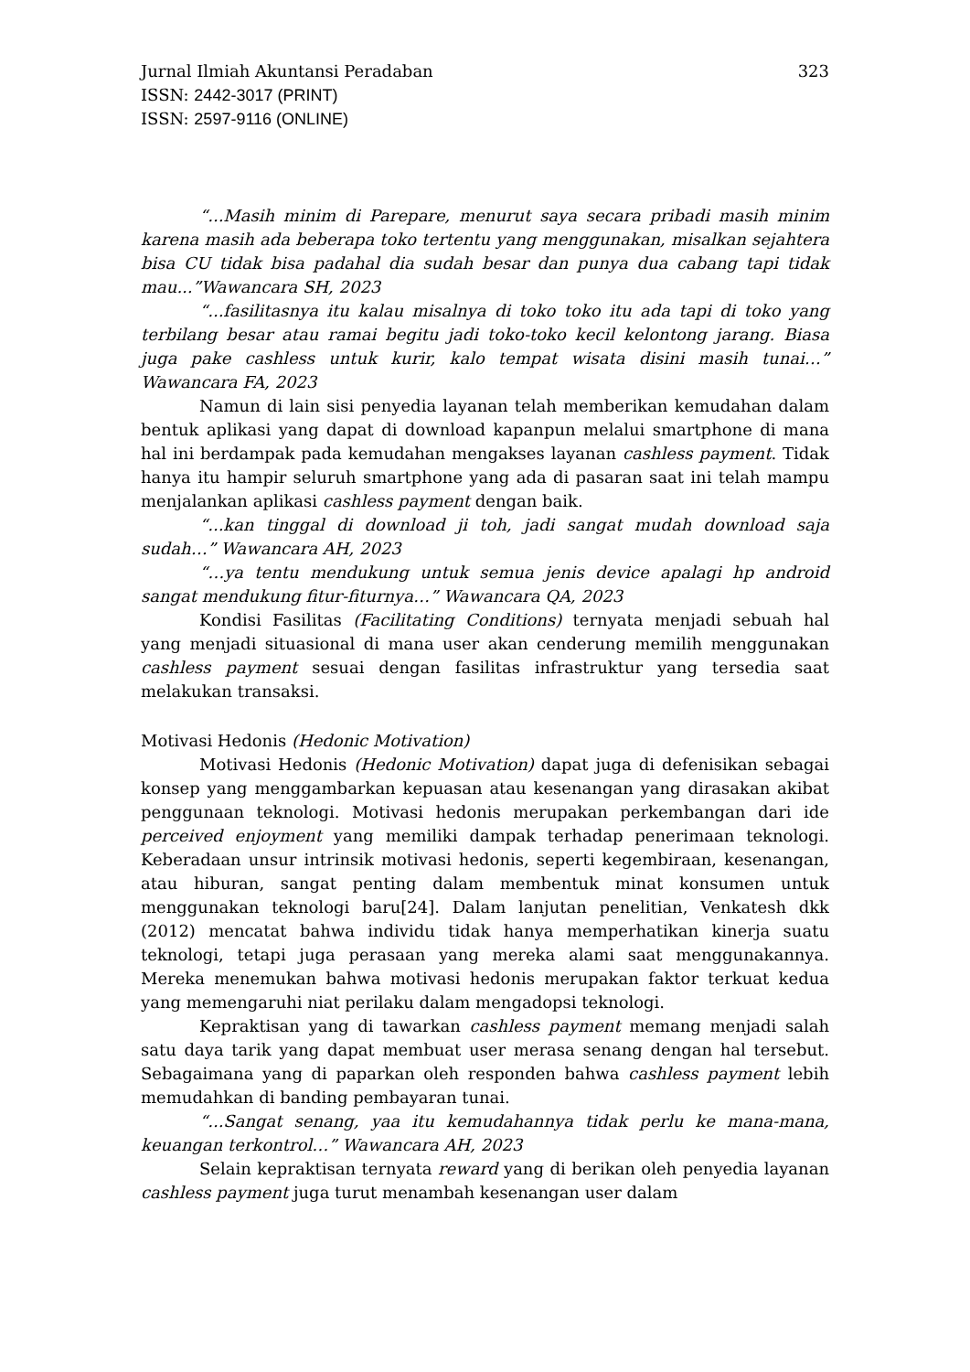Jurnal Ilmiah Akuntansi Peradaban 323
ISSN: 2442-3017 (PRINT)
ISSN: 2597-9116 (ONLINE)
“...Masih minim di Parepare, menurut saya secara pribadi masih minim karena masih ada beberapa toko tertentu yang menggunakan, misalkan sejahtera bisa CU tidak bisa padahal dia sudah besar dan punya dua cabang tapi tidak mau...”Wawancara SH, 2023
“...fasilitasnya itu kalau misalnya di toko toko itu ada tapi di toko yang terbilang besar atau ramai begitu jadi toko-toko kecil kelontong jarang. Biasa juga pake cashless untuk kurir, kalo tempat wisata disini masih tunai…” Wawancara FA, 2023
Namun di lain sisi penyedia layanan telah memberikan kemudahan dalam bentuk aplikasi yang dapat di download kapanpun melalui smartphone di mana hal ini berdampak pada kemudahan mengakses layanan cashless payment. Tidak hanya itu hampir seluruh smartphone yang ada di pasaran saat ini telah mampu menjalankan aplikasi cashless payment dengan baik.
“...kan tinggal di download ji toh, jadi sangat mudah download saja sudah…” Wawancara AH, 2023
“…ya tentu mendukung untuk semua jenis device apalagi hp android sangat mendukung fitur-fiturnya…” Wawancara QA, 2023
Kondisi Fasilitas (Facilitating Conditions) ternyata menjadi sebuah hal yang menjadi situasional di mana user akan cenderung memilih menggunakan cashless payment sesuai dengan fasilitas infrastruktur yang tersedia saat melakukan transaksi.
Motivasi Hedonis (Hedonic Motivation)
Motivasi Hedonis (Hedonic Motivation) dapat juga di defenisikan sebagai konsep yang menggambarkan kepuasan atau kesenangan yang dirasakan akibat penggunaan teknologi. Motivasi hedonis merupakan perkembangan dari ide perceived enjoyment yang memiliki dampak terhadap penerimaan teknologi. Keberadaan unsur intrinsik motivasi hedonis, seperti kegembiraan, kesenangan, atau hiburan, sangat penting dalam membentuk minat konsumen untuk menggunakan teknologi baru[24]. Dalam lanjutan penelitian, Venkatesh dkk (2012) mencatat bahwa individu tidak hanya memperhatikan kinerja suatu teknologi, tetapi juga perasaan yang mereka alami saat menggunakannya. Mereka menemukan bahwa motivasi hedonis merupakan faktor terkuat kedua yang memengaruhi niat perilaku dalam mengadopsi teknologi.
Kepraktisan yang di tawarkan cashless payment memang menjadi salah satu daya tarik yang dapat membuat user merasa senang dengan hal tersebut. Sebagaimana yang di paparkan oleh responden bahwa cashless payment lebih memudahkan di banding pembayaran tunai.
“...Sangat senang, yaa itu kemudahannya tidak perlu ke mana-mana, keuangan terkontrol…” Wawancara AH, 2023
Selain kepraktisan ternyata reward yang di berikan oleh penyedia layanan cashless payment juga turut menambah kesenangan user dalam